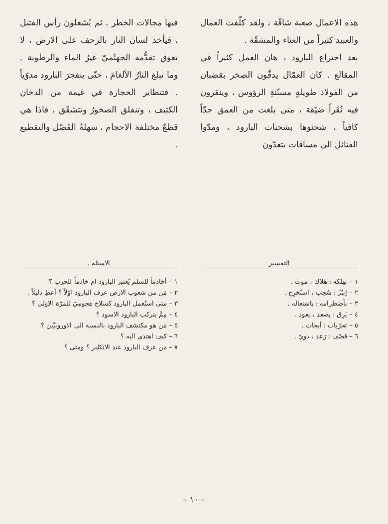هذه الاعمال صعبة شاقّة ، ولقد كلّفت العمال والعبيد كثيراً من العناء والمشقّة .
بعد اختراع البارود ، هان العمل كثيراً في المقالع . كان العمّال يدقّون الصخر بقضبان من الفولاذ طويلةٍ مسنّنةِ الرؤوس ، وينقرون فيه نُقَراً ضيّقة ، متى بلغت من العمق حدّاً كافياً ، شحنوها بشحنات البارود ، ومدّوا الفتائل الى مسافات يتعدّون
فيها مجالات الخطر . ثم يُشعلون رأس الفتيل ، فيأخذ لسان النار بالزحف على الارض ، لا يعوق تقدُّمه الجهنّميّ غيرُ الماء والرطوبة . وما تبلغ النارُ الألغامَ ، حتّى ينفجرَ البارود مدوّياً . فتتطاير الحجارة في غيمة من الدخان الكثيف ، وتنفلق الصخورُ وتتشقّق ، فاذا هي قطعٌ مختلفة الاحجام ، سهلةُ الفَصْل والتقطيع .
التفسير
١ – تهلكه : هلاك ، موت .
٢ – إبتُزّ : سُحِب ، استُخرِج .
٣ – بأضطرامه : باشتعاله .
٤ – يَرِق : يصعد ، يعود .
٥ – تحرّيات : أبحاث .
٦ – قصْف : رَعد ، دويّ .
الاسئلة .
١ – أخادماً للسلم يُعتبر البارود ام خادماً للحرب ؟
٢ – مَن من شعوب الارض عرف البارود اوّلاً ؟ أعطِ دليلاً .
٣ – متى استُعمل البارود كسلاح هجوميّ للمرّة الاولى ؟
٤ – مِمَّ يتركب البارود الاسود ؟
٥ – مَن هو مكتشف البارود بالنسبة الى الاوروبيّين ؟
٦ – كيف اهتدى اليه ؟
٧ – مَن عرف البارود عند الانكليز ؟ ومتى ؟
– ١٠ –